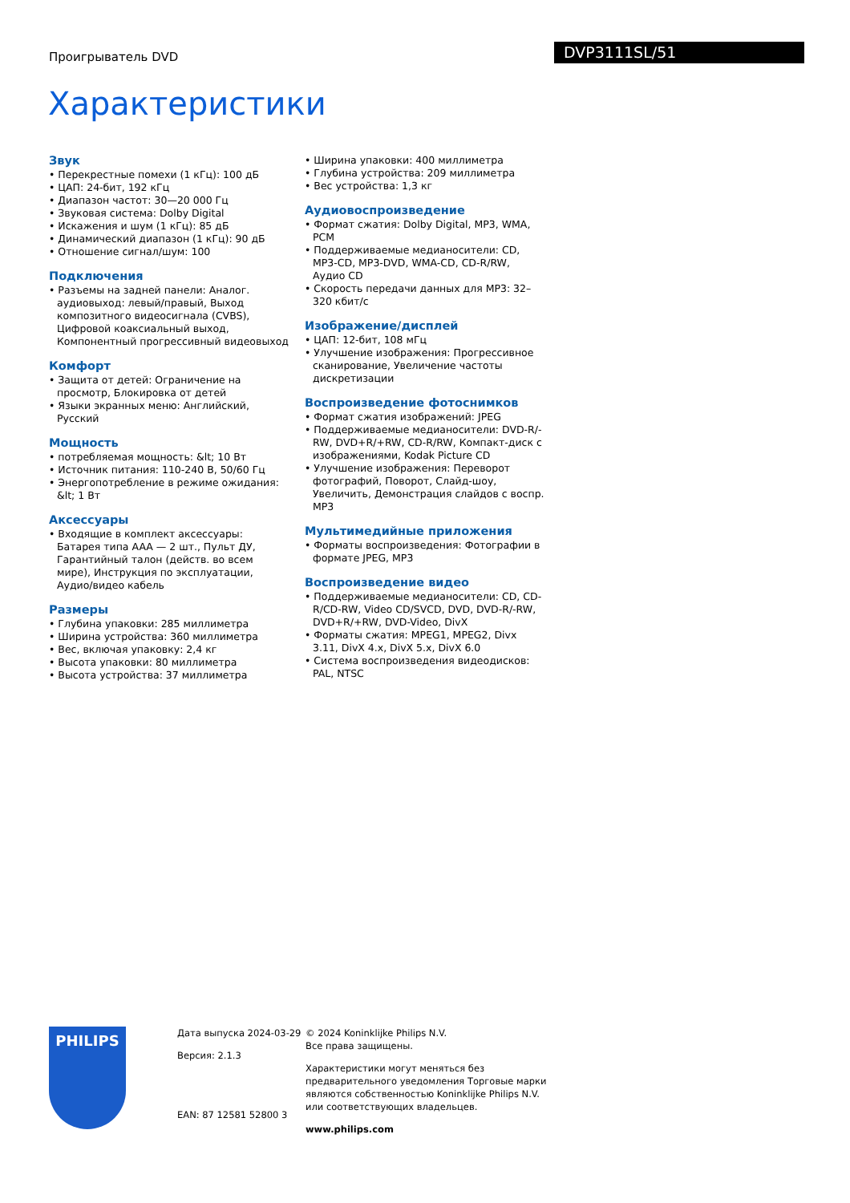Проигрыватель DVD
DVP3111SL/51
Характеристики
Звук
• Перекрестные помехи (1 кГц): 100 дБ
• ЦАП: 24-бит, 192 кГц
• Диапазон частот: 30—20 000 Гц
• Звуковая система: Dolby Digital
• Искажения и шум (1 кГц): 85 дБ
• Динамический диапазон (1 кГц): 90 дБ
• Отношение сигнал/шум: 100
Подключения
• Разъемы на задней панели: Аналог. аудиовыход: левый/правый, Выход композитного видеосигнала (CVBS), Цифровой коаксиальный выход, Компонентный прогрессивный видеовыход
Комфорт
• Защита от детей: Ограничение на просмотр, Блокировка от детей
• Языки экранных меню: Английский, Русский
Мощность
• потребляемая мощность: &lt; 10 Вт
• Источник питания: 110-240 В, 50/60 Гц
• Энергопотребление в режиме ожидания: &lt; 1 Вт
Аксессуары
• Входящие в комплект аксессуары: Батарея типа AAA — 2 шт., Пульт ДУ, Гарантийный талон (действ. во всем мире), Инструкция по эксплуатации, Аудио/видео кабель
Размеры
• Глубина упаковки: 285 миллиметра
• Ширина устройства: 360 миллиметра
• Вес, включая упаковку: 2,4 кг
• Высота упаковки: 80 миллиметра
• Высота устройства: 37 миллиметра
• Ширина упаковки: 400 миллиметра
• Глубина устройства: 209 миллиметра
• Вес устройства: 1,3 кг
Аудиовоспроизведение
• Формат сжатия: Dolby Digital, MP3, WMA, PCM
• Поддерживаемые медианосители: CD, MP3-CD, MP3-DVD, WMA-CD, CD-R/RW, Аудио CD
• Скорость передачи данных для MP3: 32–320 кбит/с
Изображение/дисплей
• ЦАП: 12-бит, 108 мГц
• Улучшение изображения: Прогрессивное сканирование, Увеличение частоты дискретизации
Воспроизведение фотоснимков
• Формат сжатия изображений: JPEG
• Поддерживаемые медианосители: DVD-R/-RW, DVD+R/+RW, CD-R/RW, Компакт-диск с изображениями, Kodak Picture CD
• Улучшение изображения: Переворот фотографий, Поворот, Слайд-шоу, Увеличить, Демонстрация слайдов с воспр. MP3
Мультимедийные приложения
• Форматы воспроизведения: Фотографии в формате JPEG, MP3
Воспроизведение видео
• Поддерживаемые медианосители: CD, CD-R/CD-RW, Video CD/SVCD, DVD, DVD-R/-RW, DVD+R/+RW, DVD-Video, DivX
• Форматы сжатия: MPEG1, MPEG2, Divx 3.11, DivX 4.x, DivX 5.x, DivX 6.0
• Система воспроизведения видеодисков: PAL, NTSC
PHILIPS
Дата выпуска 2024-03-29
Версия: 2.1.3
EAN: 87 12581 52800 3
© 2024 Koninklijke Philips N.V.
Все права защищены.
Характеристики могут меняться без предварительного уведомления Торговые марки являются собственностью Koninklijke Philips N.V. или соответствующих владельцев.
www.philips.com